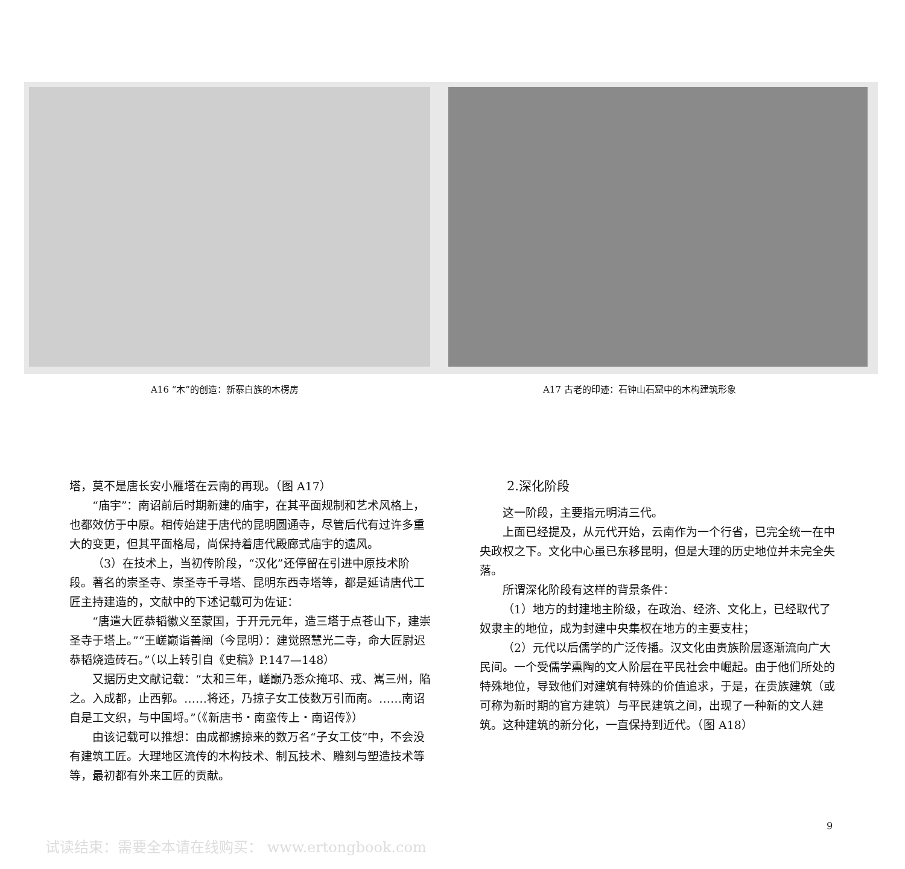A16 “木”的创造：新寨白族的木楞房 A17 古老的印迹：石钟山石窟中的木构建筑形象
塔，莫不是唐长安小雁塔在云南的再现。（图 A17）
“庙宇”：南诏前后时期新建的庙宇，在其平面规制和艺术风格上，也都效仿于中原。相传始建于唐代的昆明圆通寺，尽管后代有过许多重大的变更，但其平面格局，尚保持着唐代殿廊式庙宇的遗风。
（3）在技术上，当初传阶段，“汉化”还停留在引进中原技术阶段。著名的崇圣寺、崇圣寺千寻塔、昆明东西寺塔等，都是延请唐代工匠主持建造的，文献中的下述记载可为佐证：
“唐遣大匠恭韬徽义至蒙国，于开元元年，造三塔于点苍山下，建崇圣寺于塔上。”“王嵯巅诣善阐（今昆明）：建觉照慧光二寺，命大匠尉迟恭韬烧造砖石。”（以上转引自《史稿》P.147—148）
又据历史文献记载：“太和三年，嵯巅乃悉众掩邛、戎、嶲三州，陷之。入成都，止西郭。……将还，乃掠子女工伎数万引而南。……南诏自是工文织，与中国埒。”（《新唐书・南蛮传上・南诏传》）
由该记载可以推想：由成都掳掠来的数万名“子女工伎”中，不会没有建筑工匠。大理地区流传的木构技术、制瓦技术、雕刻与塑造技术等等，最初都有外来工匠的贡献。
2.深化阶段
这一阶段，主要指元明清三代。
上面已经提及，从元代开始，云南作为一个行省，已完全统一在中央政权之下。文化中心虽已东移昆明，但是大理的历史地位并未完全失落。
所谓深化阶段有这样的背景条件：
（1）地方的封建地主阶级，在政治、经济、文化上，已经取代了奴隶主的地位，成为封建中央集权在地方的主要支柱；
（2）元代以后儒学的广泛传播。汉文化由贵族阶层逐渐流向广大民间。一个受儒学熏陶的文人阶层在平民社会中崛起。由于他们所处的特殊地位，导致他们对建筑有特殊的价值追求，于是，在贵族建筑（或可称为新时期的官方建筑）与平民建筑之间，出现了一种新的文人建筑。这种建筑的新分化，一直保持到近代。（图 A18）
9
试读结束：需要全本请在线购买： www.ertongbook.com